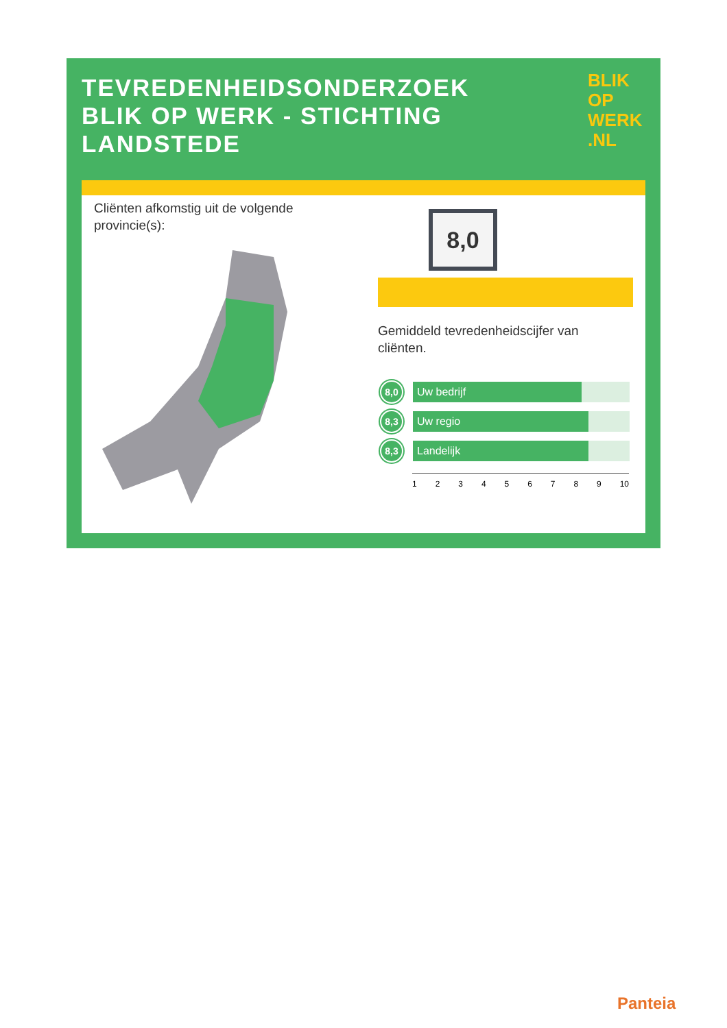TEVREDENHEIDSONDERZOEK
BLIK OP WERK - STICHTING
LANDSTEDE
BLIK
OP
WERK
.NL
Cliënten afkomstig uit de volgende
provincie(s):
8,0
Gemiddeld tevredenheidscijfer van
cliënten.
8,0
Uw bedrijf
8,3
Uw regio
8,3
Landelijk
1 2 3 4 5 6 7 8 9 10
Panteia